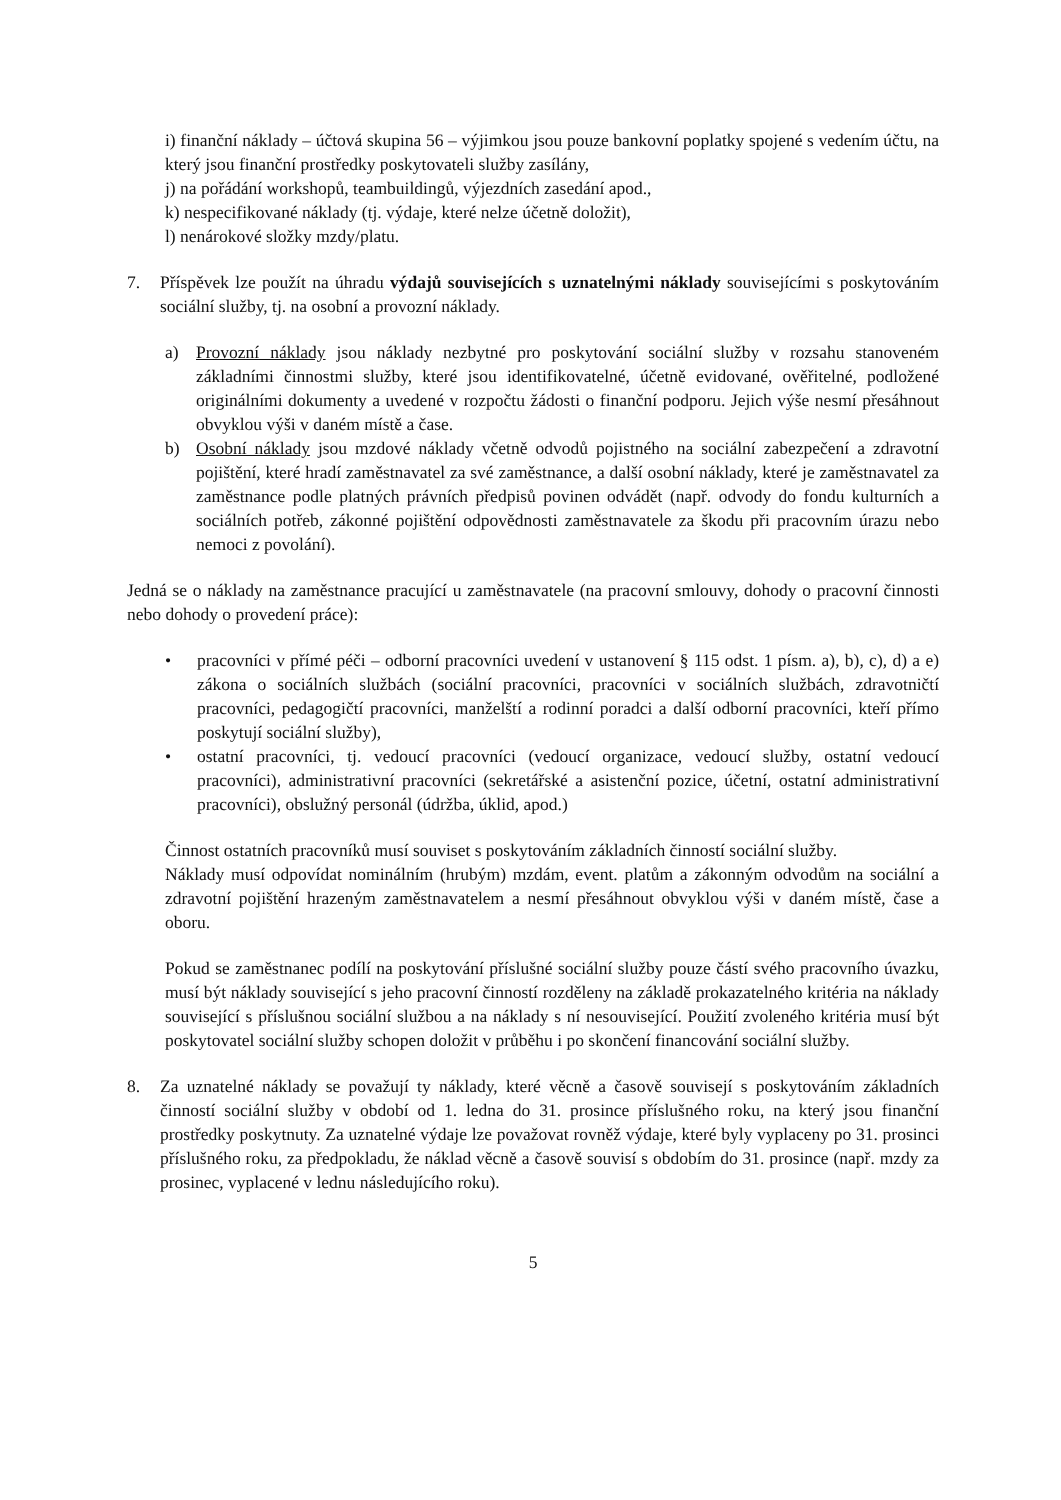i) finanční náklady – účtová skupina 56 – výjimkou jsou pouze bankovní poplatky spojené s vedením účtu, na který jsou finanční prostředky poskytovateli služby zasílány,
j) na pořádání workshopů, teambuildingů, výjezdních zasedání apod.,
k) nespecifikované náklady (tj. výdaje, které nelze účetně doložit),
l) nenárokové složky mzdy/platu.
7. Příspěvek lze použít na úhradu výdajů souvisejících s uznatelnými náklady souvisejícími s poskytováním sociální služby, tj. na osobní a provozní náklady.
a) Provozní náklady jsou náklady nezbytné pro poskytování sociální služby v rozsahu stanoveném základními činnostmi služby, které jsou identifikovatelné, účetně evidované, ověřitelné, podložené originálními dokumenty a uvedené v rozpočtu žádosti o finanční podporu. Jejich výše nesmí přesáhnout obvyklou výši v daném místě a čase.
b) Osobní náklady jsou mzdové náklady včetně odvodů pojistného na sociální zabezpečení a zdravotní pojištění, které hradí zaměstnavatel za své zaměstnance, a další osobní náklady, které je zaměstnavatel za zaměstnance podle platných právních předpisů povinen odvádět (např. odvody do fondu kulturních a sociálních potřeb, zákonné pojištění odpovědnosti zaměstnavatele za škodu při pracovním úrazu nebo nemoci z povolání).
Jedná se o náklady na zaměstnance pracující u zaměstnavatele (na pracovní smlouvy, dohody o pracovní činnosti nebo dohody o provedení práce):
• pracovníci v přímé péči – odborní pracovníci uvedení v ustanovení § 115 odst. 1 písm. a), b), c), d) a e) zákona o sociálních službách (sociální pracovníci, pracovníci v sociálních službách, zdravotničtí pracovníci, pedagogičtí pracovníci, manželští a rodinní poradci a další odborní pracovníci, kteří přímo poskytují sociální služby),
• ostatní pracovníci, tj. vedoucí pracovníci (vedoucí organizace, vedoucí služby, ostatní vedoucí pracovníci), administrativní pracovníci (sekretářské a asistenční pozice, účetní, ostatní administrativní pracovníci), obslužný personál (údržba, úklid, apod.)
Činnost ostatních pracovníků musí souviset s poskytováním základních činností sociální služby.
Náklady musí odpovídat nominálním (hrubým) mzdám, event. platům a zákonným odvodům na sociální a zdravotní pojištění hrazeným zaměstnavatelem a nesmí přesáhnout obvyklou výši v daném místě, čase a oboru.
Pokud se zaměstnanec podílí na poskytování příslušné sociální služby pouze částí svého pracovního úvazku, musí být náklady související s jeho pracovní činností rozděleny na základě prokazatelného kritéria na náklady související s příslušnou sociální službou a na náklady s ní nesouvisející. Použití zvoleného kritéria musí být poskytovatel sociální služby schopen doložit v průběhu i po skončení financování sociální služby.
8. Za uznatelné náklady se považují ty náklady, které věcně a časově souvisejí s poskytováním základních činností sociální služby v období od 1. ledna do 31. prosince příslušného roku, na který jsou finanční prostředky poskytnuty. Za uznatelné výdaje lze považovat rovněž výdaje, které byly vyplaceny po 31. prosinci příslušného roku, za předpokladu, že náklad věcně a časově souvisí s obdobím do 31. prosince (např. mzdy za prosinec, vyplacené v lednu následujícího roku).
5